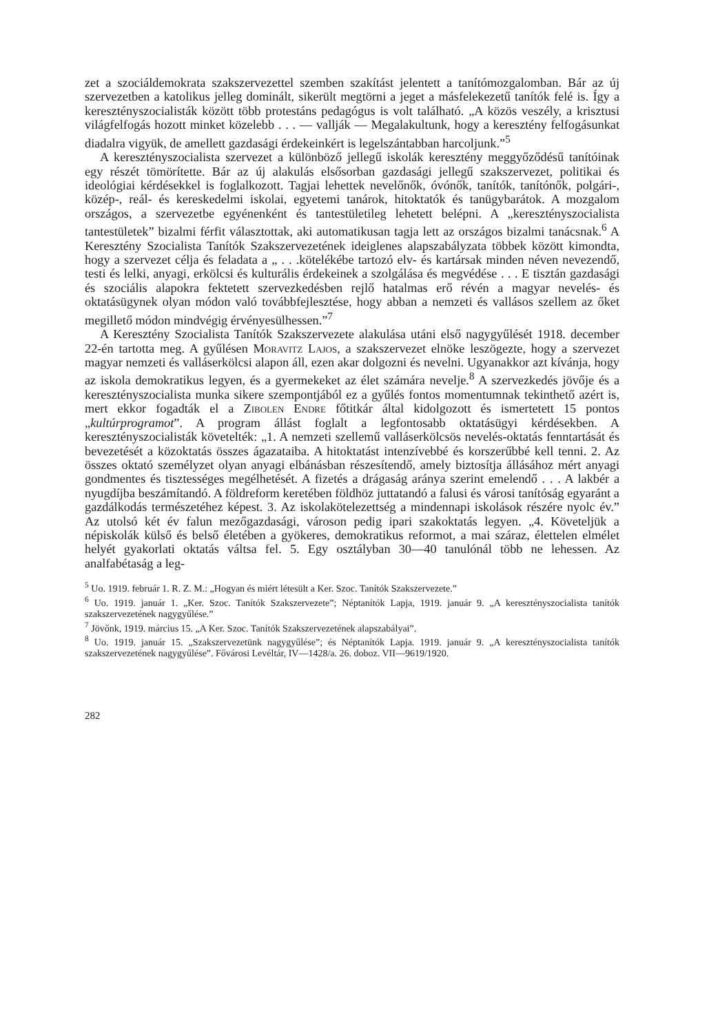zet a szociáldemokrata szakszervezettel szemben szakítást jelentett a tanítómozgalomban. Bár az új szervezetben a katolikus jelleg dominált, sikerült megtörni a jeget a másfelekezetű tanítók felé is. Így a keresztényszocialisták között több protestáns pedagógus is volt található. „A közös veszély, a krisztusi világfelfogás hozott minket közelebb . . . — vallják — Megalakultunk, hogy a keresztény felfogásunkat diadalra vigyük, de amellett gazdasági érdekeinkért is legelszántabban harcoljunk.”<sup>5</sup>
A keresztényszocialista szervezet a különböző jellegű iskolák keresztény meggyőződésű tanítóinak egy részét tömörítette. Bár az új alakulás elsősorban gazdasági jellegű szakszervezet, politikai és ideológiai kérdésekkel is foglalkozott. Tagjai lehettek nevelőnők, óvónők, tanítók, tanítónők, polgári-, közép-, reál- és kereskedelmi iskolai, egyetemi tanárok, hitoktatók és tanügybarátok. A mozgalom országos, a szervezetbe egyénenként és tantestületileg lehetett belépni. A „keresztényszocialista tantestületek” bizalmi férfit választottak, aki automatikusan tagja lett az országos bizalmi tanácsnak.<sup>6</sup> A Keresztény Szocialista Tanítók Szakszervezetének ideiglenes alapszabályzata többek között kimondta, hogy a szervezet célja és feladata a „ . . .kötelékébe tartozó elv- és kartársak minden néven nevezendő, testi és lelki, anyagi, erkölcsi és kulturális érdekeinek a szolgálása és megvédése . . . E tisztán gazdasági és szociális alapokra fektetett szervezkedésben rejlő hatalmas erő révén a magyar nevelés- és oktatásügynek olyan módon való továbbfejlesztése, hogy abban a nemzeti és vallásos szellem az őket megillető módon mindvégig érvényesülhessen.”<sup>7</sup>
A Keresztény Szocialista Tanítók Szakszervezete alakulása utáni első nagygyűlését 1918. december 22-én tartotta meg. A gyűlésen Moravitz Lajos, a szakszervezet elnöke leszögezte, hogy a szervezet magyar nemzeti és valláserkölcsi alapon áll, ezen akar dolgozni és nevelni. Ugyanakkor azt kívánja, hogy az iskola demokratikus legyen, és a gyermekeket az élet számára nevelje.<sup>8</sup> A szervezkedés jövője és a keresztényszocialista munka sikere szempontjából ez a gyűlés fontos momentumnak tekinthető azért is, mert ekkor fogadták el a Zibolen Endre főtitkár által kidolgozott és ismertetett 15 pontos „kultúrprogramot”. A program állást foglalt a legfontosabb oktatásügyi kérdésekben. A keresztényszocialisták követelték: „1. A nemzeti szellemű valláserkölcsös nevelés-oktatás fenntartását és bevezetését a közoktatás összes ágazataiba. A hitoktatást intenzívebbé és korszerűbbé kell tenni. 2. Az összes oktató személyzet olyan anyagi elbánásban részesítendő, amely biztosítja állásához mért anyagi gondmentes és tisztességes megélhetését. A fizetés a drágaság aránya szerint emelendő . . . A lakbér a nyugdíjba beszámítandó. A földreform keretében földhöz juttatandó a falusi és városi tanítóság egyaránt a gazdálkodás természetéhez képest. 3. Az iskolakötelezettség a mindennapi iskolások részére nyolc év.” Az utolsó két év falun mezőgazdasági, városon pedig ipari szakoktatás legyen. „4. Követeljük a népiskolák külső és belső életében a gyökeres, demokratikus reformot, a mai száraz, élettelen elmélet helyét gyakorlati oktatás váltsa fel. 5. Egy osztályban 30—40 tanulónál több ne lehessen. Az analfabétaság a leg-
<sup>5</sup> Uo. 1919. február 1. R. Z. M.: „Hogyan és miért létesült a Ker. Szoc. Tanítók Szakszervezete.”
<sup>6</sup> Uo. 1919. január 1. „Ker. Szoc. Tanítók Szakszervezete”; Néptanítók Lapja, 1919. január 9. „A keresztényszocialista tanítók szakszervezetének nagygyűlése.”
<sup>7</sup> Jövőnk, 1919. március 15. „A Ker. Szoc. Tanítók Szakszervezetének alapszabályai”.
<sup>8</sup> Uo. 1919. január 15. „Szakszervezetünk nagygyűlése”; és Néptanítók Lapja. 1919. január 9. „A keresztényszocialista tanítók szakszervezetének nagygyűlése”. Fővárosi Levéltár, IV—1428/a. 26. doboz. VII—9619/1920.
282